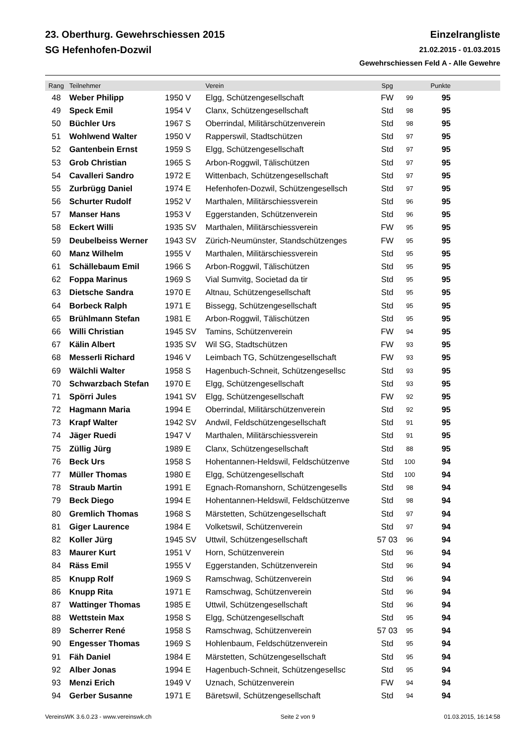23. Oberthurg. Gewehrschiessen 2015
SG Hefenhofen-Dozwil
Einzelrangliste
21.02.2015 - 01.03.2015
Gewehrschiessen Feld A - Alle Gewehre
| Rang | Teilnehmer | | Verein | Spg | | Punkte |
| --- | --- | --- | --- | --- | --- | --- |
| 48 | Weber Philipp | 1950 V | Elgg, Schützengesellschaft | FW | 99 | 95 |
| 49 | Speck Emil | 1954 V | Clanx, Schützengesellschaft | Std | 98 | 95 |
| 50 | Büchler Urs | 1967 S | Oberrindal, Militärschützenverein | Std | 98 | 95 |
| 51 | Wohlwend Walter | 1950 V | Rapperswil, Stadtschützen | Std | 97 | 95 |
| 52 | Gantenbein Ernst | 1959 S | Elgg, Schützengesellschaft | Std | 97 | 95 |
| 53 | Grob Christian | 1965 S | Arbon-Roggwil, Tälischützen | Std | 97 | 95 |
| 54 | Cavalleri Sandro | 1972 E | Wittenbach, Schützengesellschaft | Std | 97 | 95 |
| 55 | Zurbrügg Daniel | 1974 E | Hefenhofen-Dozwil, Schützengesellsch | Std | 97 | 95 |
| 56 | Schurter Rudolf | 1952 V | Marthalen, Militärschiessverein | Std | 96 | 95 |
| 57 | Manser Hans | 1953 V | Eggerstanden, Schützenverein | Std | 96 | 95 |
| 58 | Eckert Willi | 1935 SV | Marthalen, Militärschiessverein | FW | 95 | 95 |
| 59 | Deubelbeiss Werner | 1943 SV | Zürich-Neumünster, Standschützenges | FW | 95 | 95 |
| 60 | Manz Wilhelm | 1955 V | Marthalen, Militärschiessverein | Std | 95 | 95 |
| 61 | Schällebaum Emil | 1966 S | Arbon-Roggwil, Tälischützen | Std | 95 | 95 |
| 62 | Foppa Marinus | 1969 S | Vial Sumvitg, Societad da tir | Std | 95 | 95 |
| 63 | Dietsche Sandra | 1970 E | Altnau, Schützengesellschaft | Std | 95 | 95 |
| 64 | Borbeck Ralph | 1971 E | Bissegg, Schützengesellschaft | Std | 95 | 95 |
| 65 | Brühlmann Stefan | 1981 E | Arbon-Roggwil, Tälischützen | Std | 95 | 95 |
| 66 | Willi Christian | 1945 SV | Tamins, Schützenverein | FW | 94 | 95 |
| 67 | Kälin Albert | 1935 SV | Wil SG, Stadtschützen | FW | 93 | 95 |
| 68 | Messerli Richard | 1946 V | Leimbach TG, Schützengesellschaft | FW | 93 | 95 |
| 69 | Wälchli Walter | 1958 S | Hagenbuch-Schneit, Schützengesellsc | Std | 93 | 95 |
| 70 | Schwarzbach Stefan | 1970 E | Elgg, Schützengesellschaft | Std | 93 | 95 |
| 71 | Spörri Jules | 1941 SV | Elgg, Schützengesellschaft | FW | 92 | 95 |
| 72 | Hagmann Maria | 1994 E | Oberrindal, Militärschützenverein | Std | 92 | 95 |
| 73 | Krapf Walter | 1942 SV | Andwil, Feldschützengesellschaft | Std | 91 | 95 |
| 74 | Jäger Ruedi | 1947 V | Marthalen, Militärschiessverein | Std | 91 | 95 |
| 75 | Züllig Jürg | 1989 E | Clanx, Schützengesellschaft | Std | 88 | 95 |
| 76 | Beck Urs | 1958 S | Hohentannen-Heldswil, Feldschützenve | Std | 100 | 94 |
| 77 | Müller Thomas | 1980 E | Elgg, Schützengesellschaft | Std | 100 | 94 |
| 78 | Straub Martin | 1991 E | Egnach-Romanshorn, Schützengesells | Std | 98 | 94 |
| 79 | Beck Diego | 1994 E | Hohentannen-Heldswil, Feldschützenve | Std | 98 | 94 |
| 80 | Gremlich Thomas | 1968 S | Märstetten, Schützengesellschaft | Std | 97 | 94 |
| 81 | Giger Laurence | 1984 E | Volketswil, Schützenverein | Std | 97 | 94 |
| 82 | Koller Jürg | 1945 SV | Uttwil, Schützengesellschaft | 57 03 | 96 | 94 |
| 83 | Maurer Kurt | 1951 V | Horn, Schützenverein | Std | 96 | 94 |
| 84 | Räss Emil | 1955 V | Eggerstanden, Schützenverein | Std | 96 | 94 |
| 85 | Knupp Rolf | 1969 S | Ramschwag, Schützenverein | Std | 96 | 94 |
| 86 | Knupp Rita | 1971 E | Ramschwag, Schützenverein | Std | 96 | 94 |
| 87 | Wattinger Thomas | 1985 E | Uttwil, Schützengesellschaft | Std | 96 | 94 |
| 88 | Wettstein Max | 1958 S | Elgg, Schützengesellschaft | Std | 95 | 94 |
| 89 | Scherrer René | 1958 S | Ramschwag, Schützenverein | 57 03 | 95 | 94 |
| 90 | Engesser Thomas | 1969 S | Hohlenbaum, Feldschützenverein | Std | 95 | 94 |
| 91 | Fäh Daniel | 1984 E | Märstetten, Schützengesellschaft | Std | 95 | 94 |
| 92 | Alber Jonas | 1994 E | Hagenbuch-Schneit, Schützengesellsc | Std | 95 | 94 |
| 93 | Menzi Erich | 1949 V | Uznach, Schützenverein | FW | 94 | 94 |
| 94 | Gerber Susanne | 1971 E | Bäretswil, Schützengesellschaft | Std | 94 | 94 |
VereinsWK 3.6.0.23 - www.vereinswk.ch Seite 2 von 9 01.03.2015, 16:14:58